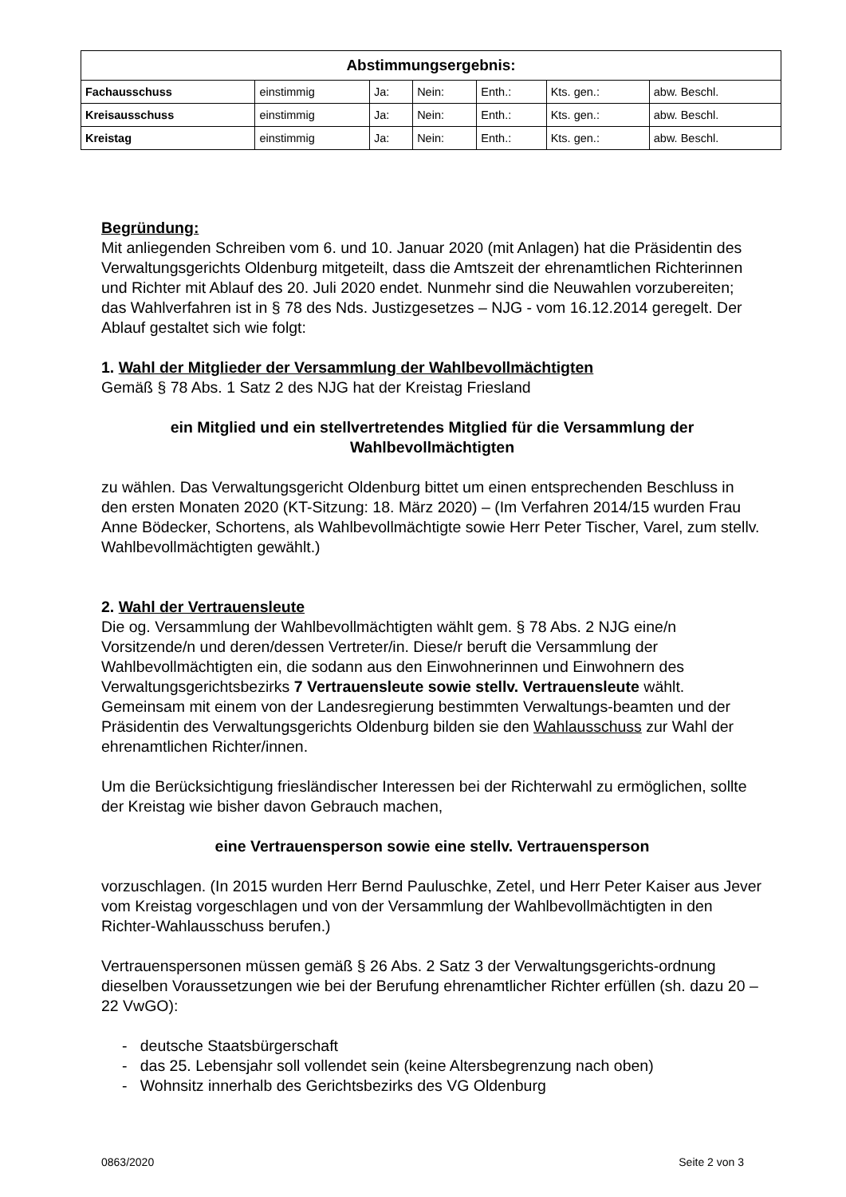| Abstimmungsergebnis: | | | | | | |
| --- | --- | --- | --- | --- | --- | --- |
| Fachausschuss | einstimmig | Ja: | Nein: | Enth.: | Kts. gen.: | abw. Beschl. |
| Kreisausschuss | einstimmig | Ja: | Nein: | Enth.: | Kts. gen.: | abw. Beschl. |
| Kreistag | einstimmig | Ja: | Nein: | Enth.: | Kts. gen.: | abw. Beschl. |
Begründung:
Mit anliegenden Schreiben vom 6. und 10. Januar 2020 (mit Anlagen) hat die Präsidentin des Verwaltungsgerichts Oldenburg mitgeteilt, dass die Amtszeit der ehrenamtlichen Richterinnen und Richter mit Ablauf des 20. Juli 2020 endet. Nunmehr sind die Neuwahlen vorzubereiten; das Wahlverfahren ist in § 78 des Nds. Justizgesetzes – NJG - vom 16.12.2014 geregelt. Der Ablauf gestaltet sich wie folgt:
1. Wahl der Mitglieder der Versammlung der Wahlbevollmächtigten
Gemäß § 78 Abs. 1 Satz 2 des NJG hat der Kreistag Friesland
ein Mitglied und ein stellvertretendes Mitglied für die Versammlung der Wahlbevollmächtigten
zu wählen. Das Verwaltungsgericht Oldenburg bittet um einen entsprechenden Beschluss in den ersten Monaten 2020 (KT-Sitzung: 18. März 2020) – (Im Verfahren 2014/15 wurden Frau Anne Bödecker, Schortens, als Wahlbevollmächtigte sowie Herr Peter Tischer, Varel, zum stellv. Wahlbevollmächtigten gewählt.)
2. Wahl der Vertrauensleute
Die og. Versammlung der Wahlbevollmächtigten wählt gem. § 78 Abs. 2 NJG eine/n Vorsitzende/n und deren/dessen Vertreter/in. Diese/r beruft die Versammlung der Wahlbevollmächtigten ein, die sodann aus den Einwohnerinnen und Einwohnern des Verwaltungsgerichtsbezirks 7 Vertrauensleute sowie stellv. Vertrauensleute wählt. Gemeinsam mit einem von der Landesregierung bestimmten Verwaltungs-beamten und der Präsidentin des Verwaltungsgerichts Oldenburg bilden sie den Wahlausschuss zur Wahl der ehrenamtlichen Richter/innen.
Um die Berücksichtigung friesländischer Interessen bei der Richterwahl zu ermöglichen, sollte der Kreistag wie bisher davon Gebrauch machen,
eine Vertrauensperson sowie eine stellv. Vertrauensperson
vorzuschlagen. (In 2015 wurden Herr Bernd Pauluschke, Zetel, und Herr Peter Kaiser aus Jever vom Kreistag vorgeschlagen und von der Versammlung der Wahlbevollmächtigten in den Richter-Wahlausschuss berufen.)
Vertrauenspersonen müssen gemäß § 26 Abs. 2 Satz 3 der Verwaltungsgerichts-ordnung dieselben Voraussetzungen wie bei der Berufung ehrenamtlicher Richter erfüllen (sh. dazu 20 – 22 VwGO):
- deutsche Staatsbürgerschaft
- das 25. Lebensjahr soll vollendet sein (keine Altersbegrenzung nach oben)
- Wohnsitz innerhalb des Gerichtsbezirks des VG Oldenburg
0863/2020 Seite 2 von 3